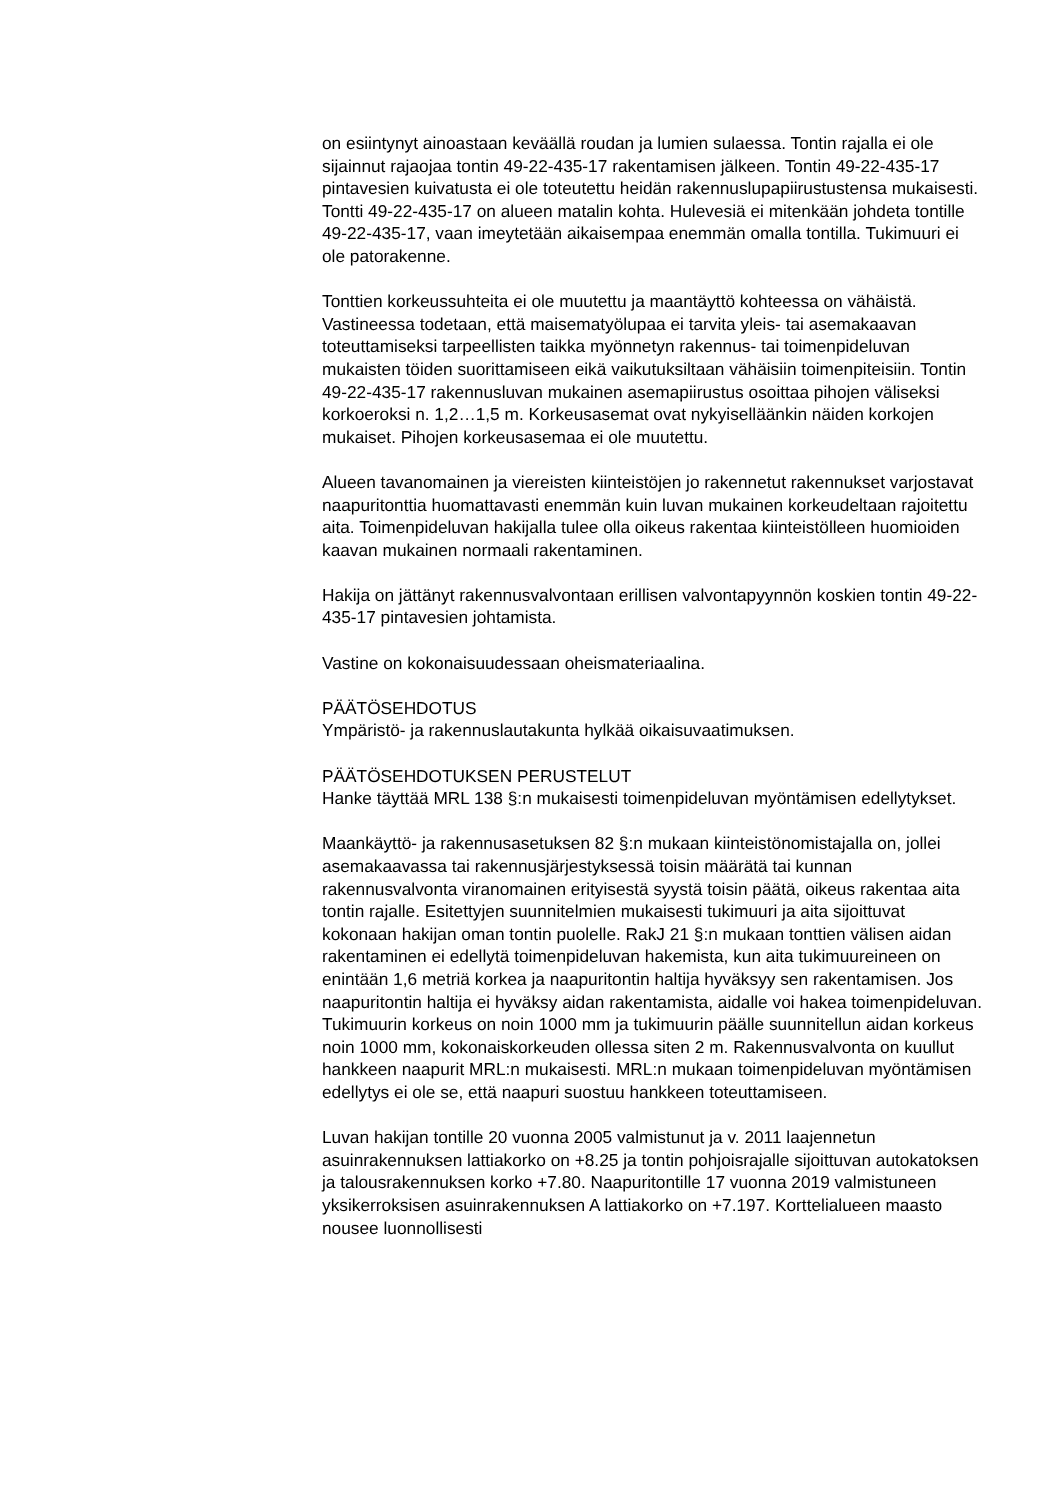on esiintynyt ainoastaan keväällä roudan ja lumien sulaessa. Tontin rajalla ei ole sijainnut rajaojaa tontin 49-22-435-17 rakentamisen jälkeen. Tontin 49-22-435-17 pintavesien kuivatusta ei ole toteutettu heidän rakennuslupapiirustustensa mukaisesti. Tontti 49-22-435-17 on alueen matalin kohta. Hulevesiä ei mitenkään johdeta tontille 49-22-435-17, vaan imeytetään aikaisempaa enemmän omalla tontilla. Tukimuuri ei ole patorakenne.
Tonttien korkeussuhteita ei ole muutettu ja maantäyttö kohteessa on vähäistä. Vastineessa todetaan, että maisematyölupaa ei tarvita yleis- tai asemakaavan toteuttamiseksi tarpeellisten taikka myönnetyn rakennus- tai toimenpideluvan mukaisten töiden suorittamiseen eikä vaikutuksiltaan vähäisiin toimenpiteisiin. Tontin 49-22-435-17 rakennusluvan mukainen asemapiirustus osoittaa pihojen väliseksi korkoeroksi n. 1,2…1,5 m. Korkeusasemat ovat nykyiselläänkin näiden korkojen mukaiset. Pihojen korkeusasemaa ei ole muutettu.
Alueen tavanomainen ja viereisten kiinteistöjen jo rakennetut rakennukset varjostavat naapuritonttia huomattavasti enemmän kuin luvan mukainen korkeudeltaan rajoitettu aita. Toimenpideluvan hakijalla tulee olla oikeus rakentaa kiinteistölleen huomioiden kaavan mukainen normaali rakentaminen.
Hakija on jättänyt rakennusvalvontaan erillisen valvontapyynnön koskien tontin 49-22-435-17 pintavesien johtamista.
Vastine on kokonaisuudessaan oheismateriaalina.
PÄÄTÖSEHDOTUS
Ympäristö- ja rakennuslautakunta hylkää oikaisuvaatimuksen.
PÄÄTÖSEHDOTUKSEN PERUSTELUT
Hanke täyttää MRL 138 §:n mukaisesti toimenpideluvan myöntämisen edellytykset.
Maankäyttö- ja rakennusasetuksen 82 §:n mukaan kiinteistönomistajalla on, jollei asemakaavassa tai rakennusjärjestyksessä toisin määrätä tai kunnan rakennusvalvonta viranomainen erityisestä syystä toisin päätä, oikeus rakentaa aita tontin rajalle. Esitettyjen suunnitelmien mukaisesti tukimuuri ja aita sijoittuvat kokonaan hakijan oman tontin puolelle. RakJ 21 §:n mukaan tonttien välisen aidan rakentaminen ei edellytä toimenpideluvan hakemista, kun aita tukimuureineen on enintään 1,6 metriä korkea ja naapuritontin haltija hyväksyy sen rakentamisen. Jos naapuritontin haltija ei hyväksy aidan rakentamista, aidalle voi hakea toimenpideluvan. Tukimuurin korkeus on noin 1000 mm ja tukimuurin päälle suunnitellun aidan korkeus noin 1000 mm, kokonaiskorkeuden ollessa siten 2 m. Rakennusvalvonta on kuullut hankkeen naapurit MRL:n mukaisesti. MRL:n mukaan toimenpideluvan myöntämisen edellytys ei ole se, että naapuri suostuu hankkeen toteuttamiseen.
Luvan hakijan tontille 20 vuonna 2005 valmistunut ja v. 2011 laajennetun asuinrakennuksen lattiakorko on +8.25 ja tontin pohjoisrajalle sijoittuvan autokatoksen ja talousrakennuksen korko +7.80. Naapuritontille 17 vuonna 2019 valmistuneen yksikerroksisen asuinrakennuksen A lattiakorko on +7.197. Korttelialueen maasto nousee luonnollisesti